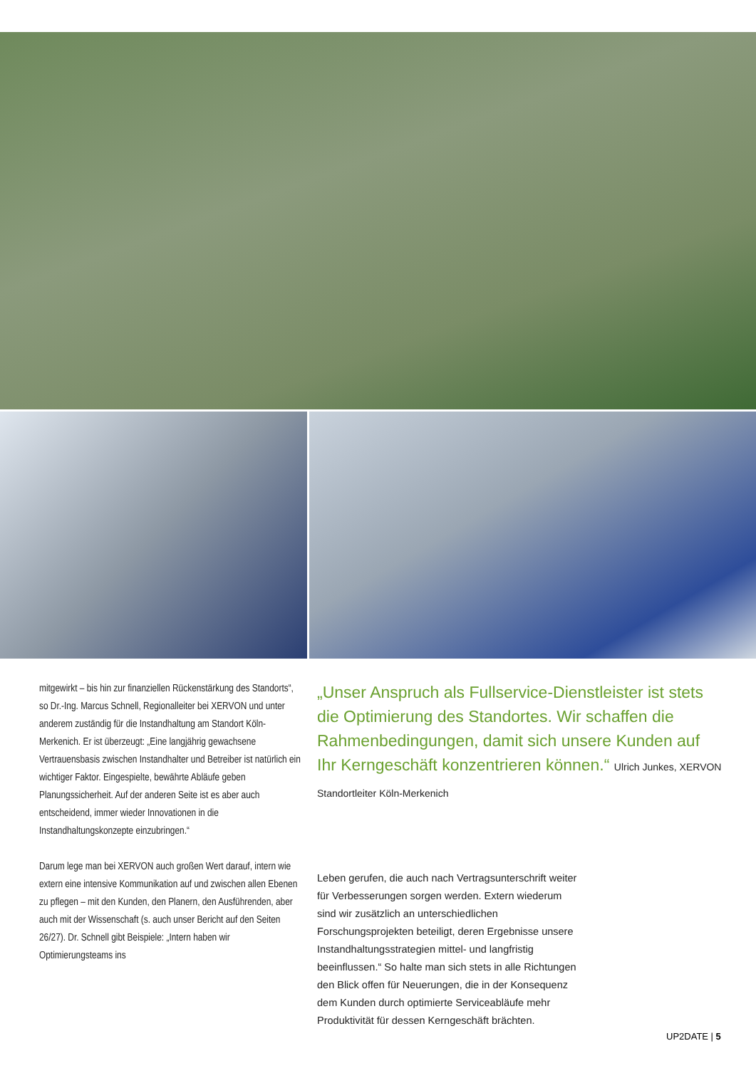mitgewirkt – bis hin zur finanziellen Rückenstärkung des Standorts“, so Dr.-Ing. Marcus Schnell, Regionalleiter bei XERVON und unter anderem zuständig für die Instandhaltung am Standort Köln-Merkenich. Er ist überzeugt: „Eine langjährig gewachsene Vertrauensbasis zwischen Instandhalter und Betreiber ist natürlich ein wichtiger Faktor. Eingespielte, bewährte Abläufe geben Planungssicherheit. Auf der anderen Seite ist es aber auch entscheidend, immer wieder Innovationen in die Instandhaltungskonzepte einzubringen.“
Darum lege man bei XERVON auch großen Wert darauf, intern wie extern eine intensive Kommunikation auf und zwischen allen Ebenen zu pflegen – mit den Kunden, den Planern, den Ausführenden, aber auch mit der Wissenschaft (s. auch unser Bericht auf den Seiten 26/27). Dr. Schnell gibt Beispiele: „Intern haben wir Optimierungsteams ins
„Unser Anspruch als Fullservice-Dienstleister ist stets die Optimierung des Standortes. Wir schaffen die Rahmenbedingungen, damit sich unsere Kunden auf Ihr Kerngeschäft konzentrieren können.“ Ulrich Junkes, XERVON Standortleiter Köln-Merkenich
Leben gerufen, die auch nach Vertragsunterschrift weiter für Verbesserungen sorgen werden. Extern wiederum sind wir zusätzlich an unterschiedlichen Forschungsprojekten beteiligt, deren Ergebnisse unsere Instandhaltungsstrategien mittel- und langfristig beeinflussen.“ So halte man sich stets in alle Richtungen den Blick offen für Neuerungen, die in der Konsequenz dem Kunden durch optimierte Serviceabläufe mehr Produktivität für dessen Kerngeschäft brächten.
UP2DATE | 5